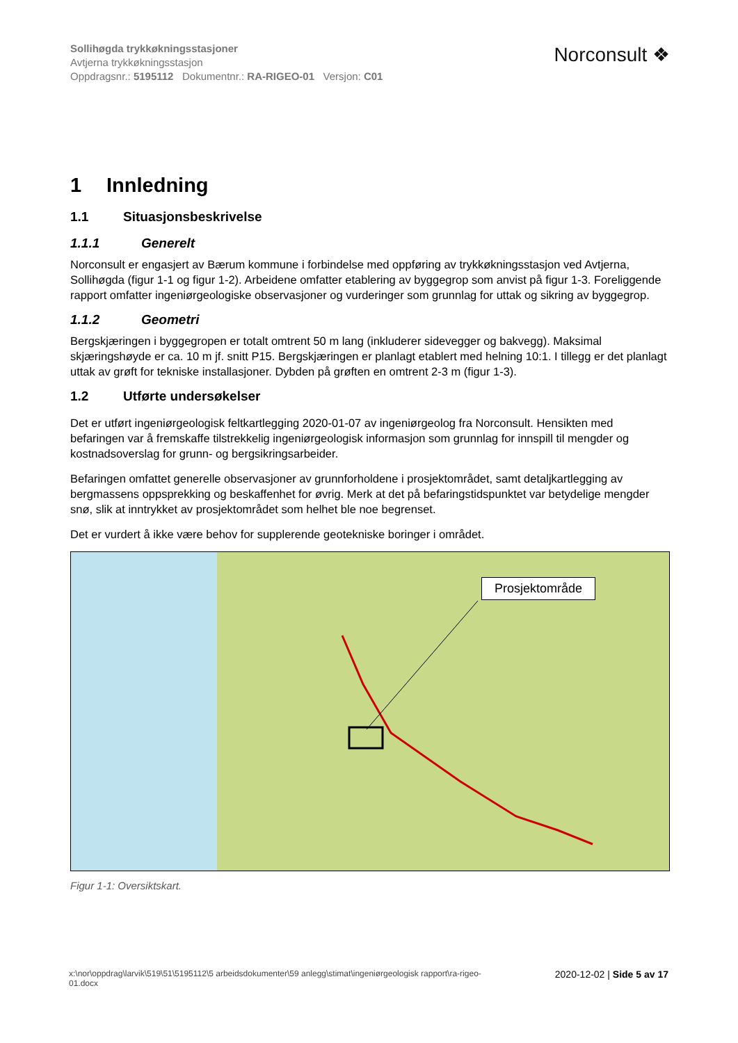Sollihøgda trykkøkningsstasjoner
Avtjerna trykkøkningsstasjon
Oppdragsnr.: 5195112 Dokumentnr.: RA-RIGEO-01 Versjon: C01
Norconsult ❖
1 Innledning
1.1 Situasjonsbeskrivelse
1.1.1 Generelt
Norconsult er engasjert av Bærum kommune i forbindelse med oppføring av trykkøkningsstasjon ved Avtjerna, Sollihøgda (figur 1-1 og figur 1-2). Arbeidene omfatter etablering av byggegrop som anvist på figur 1-3. Foreliggende rapport omfatter ingeniørgeologiske observasjoner og vurderinger som grunnlag for uttak og sikring av byggegrop.
1.1.2 Geometri
Bergskjæringen i byggegropen er totalt omtrent 50 m lang (inkluderer sidevegger og bakvegg). Maksimal skjæringshøyde er ca. 10 m jf. snitt P15. Bergskjæringen er planlagt etablert med helning 10:1. I tillegg er det planlagt uttak av grøft for tekniske installasjoner. Dybden på grøften en omtrent 2-3 m (figur 1-3).
1.2 Utførte undersøkelser
Det er utført ingeniørgeologisk feltkartlegging 2020-01-07 av ingeniørgeolog fra Norconsult. Hensikten med befaringen var å fremskaffe tilstrekkelig ingeniørgeologisk informasjon som grunnlag for innspill til mengder og kostnadsoverslag for grunn- og bergsikringsarbeider.
Befaringen omfattet generelle observasjoner av grunnforholdene i prosjektområdet, samt detaljkartlegging av bergmassens oppsprekking og beskaffenhet for øvrig. Merk at det på befaringstidspunktet var betydelige mengder snø, slik at inntrykket av prosjektområdet som helhet ble noe begrenset.
Det er vurdert å ikke være behov for supplerende geotekniske boringer i området.
Prosjektområde
Figur 1-1: Oversiktskart.
x:\nor\oppdrag\larvik\519\51\5195112\5 arbeidsdokumenter\59 anlegg\stimat\ingeniørgeologisk rapport\ra-rigeo-
01.docx 2020-12-02 | Side 5 av 17